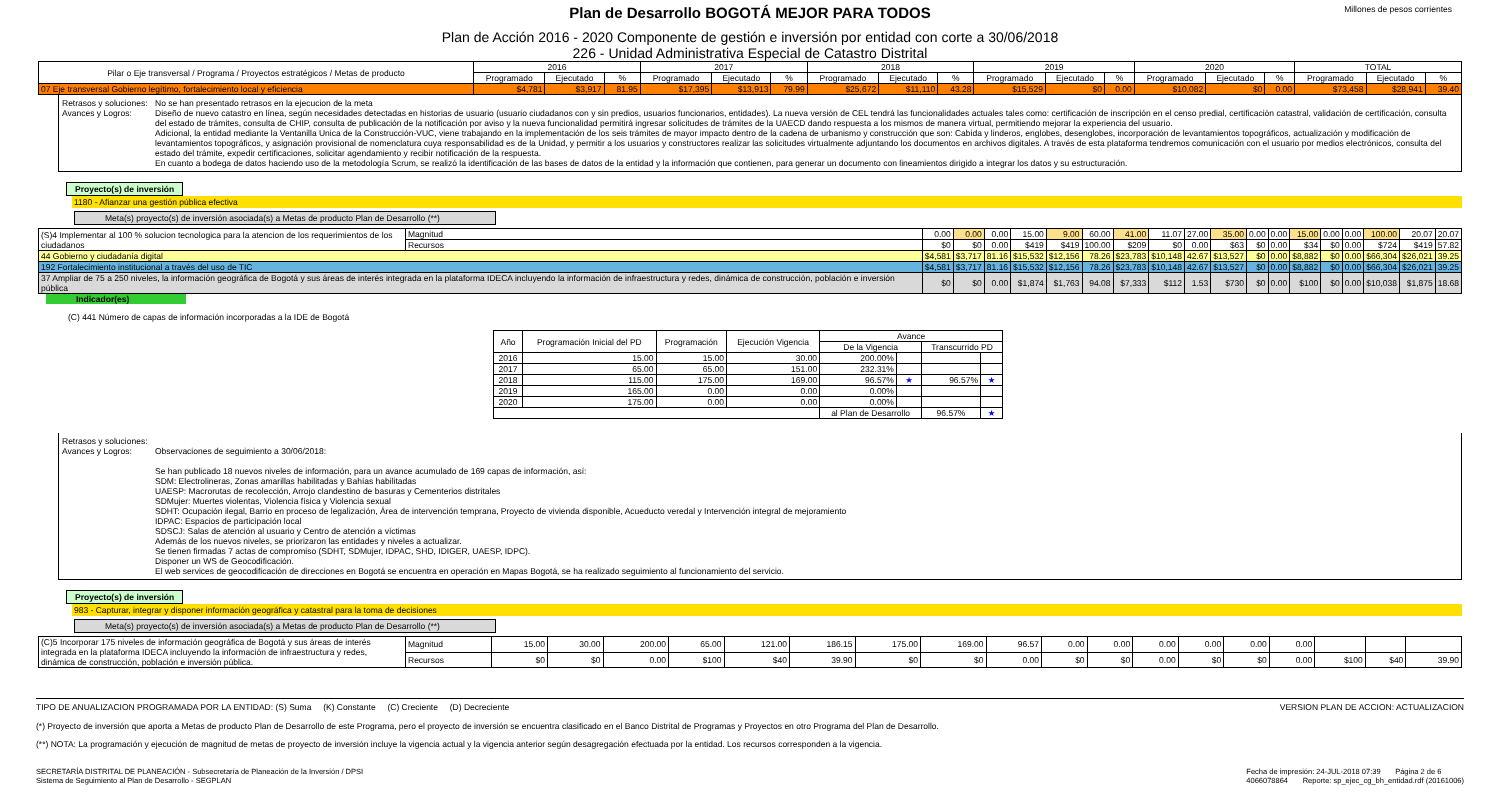Millones de pesos corrientes
Plan de Desarrollo BOGOTÁ MEJOR PARA TODOS
Plan de Acción 2016 - 2020 Componente de gestión e inversión por entidad con corte a 30/06/2018
226 - Unidad Administrativa Especial de Catastro Distrital
| Pilar o Eje transversal / Programa / Proyectos estratégicos / Metas de producto | 2016 | | | 2017 | | | 2018 | | | 2019 | | | 2020 | | | TOTAL | | |
| --- | --- | --- | --- | --- | --- | --- | --- | --- | --- | --- | --- | --- | --- | --- | --- | --- | --- | --- |
| | Programado | Ejecutado | % | Programado | Ejecutado | % | Programado | Ejecutado | % | Programado | Ejecutado | % | Programado | Ejecutado | % | Programado | Ejecutado | % |
| 07 Eje transversal Gobierno legítimo, fortalecimiento local y eficiencia | $4,781 | $3,917 | 81.95 | $17,395 | $13,913 | 79.99 | $25,672 | $11,110 | 43.28 | $15,529 | $0 | 0.00 | $10,082 | $0 | 0.00 | $73,458 | $28,941 | 39.40 |
Retrasos y soluciones:
No se han presentado retrasos en la ejecucion de la meta
Avances y Logros: Diseño de nuevo catastro en línea, según necesidades detectadas en historias de usuario (usuario ciudadanos con y sin predios, usuarios funcionarios, entidades). La nueva versión de CEL tendrá las funcionalidades actuales tales como: certificación de inscripción en el censo predial, certificación catastral, validación de certificación, consulta del estado de trámites, consulta de CHIP, consulta de publicación de la notificación por aviso y la nueva funcionalidad permitirá ingresar solicitudes de trámites de la UAECD dando respuesta a los mismos de manera virtual, permitiendo mejorar la experiencia del usuario.
Adicional, la entidad mediante la Ventanilla Unica de la Construcción-VUC, viene trabajando en la implementación de los seis trámites de mayor impacto dentro de la cadena de urbanismo y construcción que son: Cabida y linderos, englobes, desenglobes, incorporación de levantamientos topográficos, actualización y modificación de levantamientos topográficos, y asignación provisional de nomenclatura cuya responsabilidad es de la Unidad, y permitir a los usuarios y constructores realizar las solicitudes virtualmente adjuntando los documentos en archivos digitales. A través de esta plataforma tendremos comunicación con el usuario por medios electrónicos, consulta del estado del trámite, expedir certificaciones, solicitar agendamiento y recibir notificación de la respuesta.
En cuanto a bodega de datos haciendo uso de la metodología Scrum, se realizó la identificación de las bases de datos de la entidad y la información que contienen, para generar un documento con lineamientos dirigido a integrar los datos y su estructuración.
Proyecto(s) de inversión
1180 - Afianzar una gestión pública efectiva
Meta(s) proyecto(s) de inversión asociada(s) a Metas de producto Plan de Desarrollo (**)
| (S)4 Implementar al 100 % solucion tecnologica para la atencion de los requerimientos de los ciudadanos | Magnitud | 0.00 | 0.00 | 0.00 | 15.00 | 9.00 | 60.00 | 41.00 | 11.07 | 27.00 | 35.00 | 0.00 | 0.00 | 15.00 | 0.00 | 0.00 | 100.00 | 20.07 | 20.07 |
| | Recursos | $0 | $0 | 0.00 | $419 | $419 | 100.00 | $209 | $0 | 0.00 | $63 | $0 | 0.00 | $34 | $0 | 0.00 | $724 | $419 | 57.82 |
| 44 Gobierno y ciudadanía digital | | $4,581 | $3,717 | 81.16 | $15,532 | $12,156 | 78.26 | $23,783 | $10,148 | 42.67 | $13,527 | $0 | 0.00 | $8,882 | $0 | 0.00 | $66,304 | $26,021 | 39.25 |
| 192 Fortalecimiento institucional a través del uso de TIC | | $4,581 | $3,717 | 81.16 | $15,532 | $12,156 | 78.26 | $23,783 | $10,148 | 42.67 | $13,527 | $0 | 0.00 | $8,882 | $0 | 0.00 | $66,304 | $26,021 | 39.25 |
| 37 Ampliar de 75 a 250 niveles, la información geográfica de Bogotá y sus áreas de interés integrada en la plataforma IDECA incluyendo la información de infraestructura y redes, dinámica de construcción, población e inversión pública | | $0 | $0 | 0.00 | $1,874 | $1,763 | 94.08 | $7,333 | $112 | 1.53 | $730 | $0 | 0.00 | $100 | $0 | 0.00 | $10,038 | $1,875 | 18.68 |
Indicador(es)
(C) 441 Número de capas de información incorporadas a la IDE de Bogotá
| Año | Programación Inicial del PD | Programación | Ejecución Vigencia | Avance | | | |
| --- | --- | --- | --- | --- | --- | --- | --- |
| | | | | De la Vigencia | | Transcurrido PD | |
| 2016 | 15.00 | 15.00 | 30.00 | 200.00% | | | |
| 2017 | 65.00 | 65.00 | 151.00 | 232.31% | | | |
| 2018 | 115.00 | 175.00 | 169.00 | 96.57% | ★ | 96.57% | ★ |
| 2019 | 165.00 | 0.00 | 0.00 | 0.00% | | | |
| 2020 | 175.00 | 0.00 | 0.00 | 0.00% | | | |
| | | | | al Plan de Desarrollo | | 96.57% | ★ |
Retrasos y soluciones:
Avances y Logros: Observaciones de seguimiento a 30/06/2018:
Se han publicado 18 nuevos niveles de información, para un avance acumulado de 169 capas de información, así:
SDM: Electrolineras, Zonas amarillas habilitadas y Bahías habilitadas
UAESP: Macrorutas de recolección, Arrojo clandestino de basuras y Cementerios distritales
SDMujer: Muertes violentas, Violencia física y Violencia sexual
SDHT: Ocupación ilegal, Barrio en proceso de legalización, Área de intervención temprana, Proyecto de vivienda disponible, Acueducto veredal y Intervención integral de mejoramiento
IDPAC: Espacios de participación local
SDSCJ: Salas de atención al usuario y Centro de atención a víctimas
Además de los nuevos niveles, se priorizaron las entidades y niveles a actualizar.
Se tienen firmadas 7 actas de compromiso (SDHT, SDMujer, IDPAC, SHD, IDIGER, UAESP, IDPC).
Disponer un WS de Geocodificación.
El web services de geocodificación de direcciones en Bogotá se encuentra en operación en Mapas Bogotá, se ha realizado seguimiento al funcionamiento del servicio.
Proyecto(s) de inversión
983 - Capturar, integrar y disponer información geográfica y catastral para la toma de decisiones
Meta(s) proyecto(s) de inversión asociada(s) a Metas de producto Plan de Desarrollo (**)
| (C)5 Incorporar 175 niveles de información geográfica de Bogotá y sus áreas de interés integrada en la plataforma IDECA incluyendo la información de infraestructura y redes, dinámica de construcción, población e inversión pública. | Magnitud | 15.00 | 30.00 | 200.00 | 65.00 | 121.00 | 186.15 | 175.00 | 169.00 | 96.57 | 0.00 | 0.00 | 0.00 | 0.00 | 0.00 | 0.00 | | | |
| | Recursos | $0 | $0 | 0.00 | $100 | $40 | 39.90 | $0 | $0 | 0.00 | $0 | $0 | 0.00 | $0 | $0 | 0.00 | $100 | $40 | 39.90 |
TIPO DE ANUALIZACION PROGRAMADA POR LA ENTIDAD: (S) Suma (K) Constante (C) Creciente (D) Decreciente
VERSION PLAN DE ACCION: ACTUALIZACION
(*) Proyecto de inversión que aporta a Metas de producto Plan de Desarrollo de este Programa, pero el proyecto de inversión se encuentra clasificado en el Banco Distrital de Programas y Proyectos en otro Programa del Plan de Desarrollo.
(**) NOTA: La programación y ejecución de magnitud de metas de proyecto de inversión incluye la vigencia actual y la vigencia anterior según desagregación efectuada por la entidad. Los recursos corresponden a la vigencia.
SECRETARÍA DISTRITAL DE PLANEACIÓN - Subsecretaría de Planeación de la Inversión / DPSI
Sistema de Seguimiento al Plan de Desarrollo - SEGPLAN
Fecha de impresión: 24-JUL-2018 07:39 Página 2 de 6
4066078864 Reporte: sp_ejec_cg_bh_entidad.rdf (20161006)